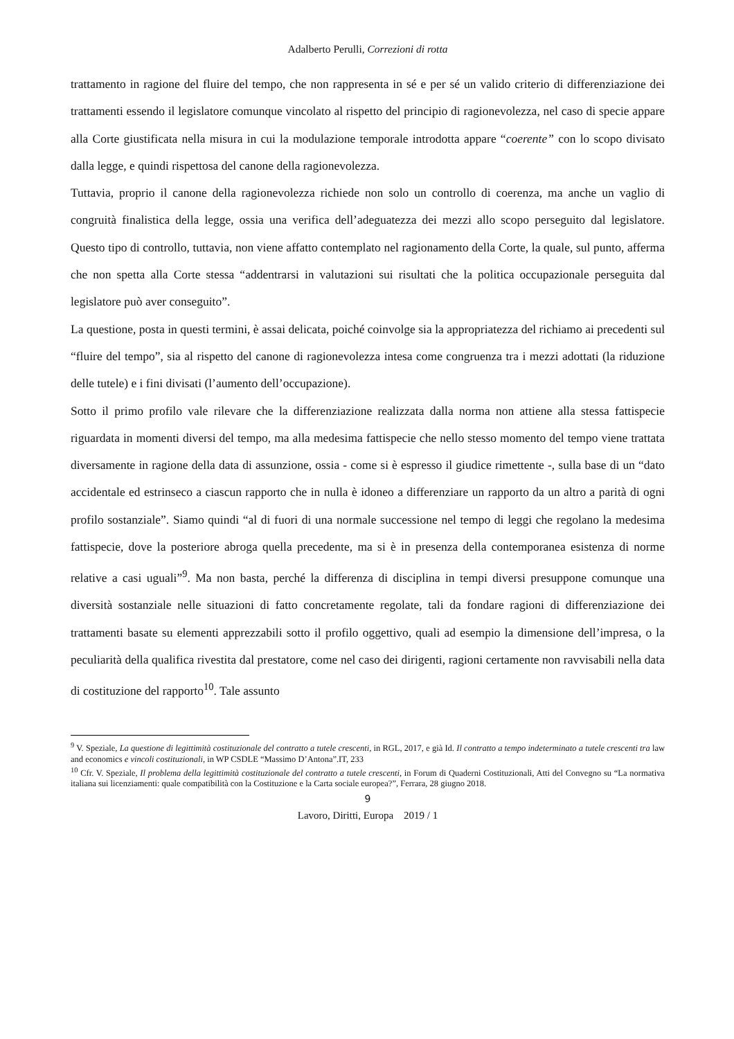Adalberto Perulli, Correzioni di rotta
trattamento in ragione del fluire del tempo, che non rappresenta in sé e per sé un valido criterio di differenziazione dei trattamenti essendo il legislatore comunque vincolato al rispetto del principio di ragionevolezza, nel caso di specie appare alla Corte giustificata nella misura in cui la modulazione temporale introdotta appare “coerente” con lo scopo divisato dalla legge, e quindi rispettosa del canone della ragionevolezza.
Tuttavia, proprio il canone della ragionevolezza richiede non solo un controllo di coerenza, ma anche un vaglio di congruità finalistica della legge, ossia una verifica dell’adeguatezza dei mezzi allo scopo perseguito dal legislatore. Questo tipo di controllo, tuttavia, non viene affatto contemplato nel ragionamento della Corte, la quale, sul punto, afferma che non spetta alla Corte stessa “addentrarsi in valutazioni sui risultati che la politica occupazionale perseguita dal legislatore può aver conseguito”.
La questione, posta in questi termini, è assai delicata, poiché coinvolge sia la appropriatezza del richiamo ai precedenti sul “fluire del tempo”, sia al rispetto del canone di ragionevolezza intesa come congruenza tra i mezzi adottati (la riduzione delle tutele) e i fini divisati (l’aumento dell’occupazione).
Sotto il primo profilo vale rilevare che la differenziazione realizzata dalla norma non attiene alla stessa fattispecie riguardata in momenti diversi del tempo, ma alla medesima fattispecie che nello stesso momento del tempo viene trattata diversamente in ragione della data di assunzione, ossia - come si è espresso il giudice rimettente -, sulla base di un “dato accidentale ed estrinseco a ciascun rapporto che in nulla è idoneo a differenziare un rapporto da un altro a parità di ogni profilo sostanziale”. Siamo quindi “al di fuori di una normale successione nel tempo di leggi che regolano la medesima fattispecie, dove la posteriore abroga quella precedente, ma si è in presenza della contemporanea esistenza di norme relative a casi uguali”<sup>9</sup>. Ma non basta, perché la differenza di disciplina in tempi diversi presuppone comunque una diversità sostanziale nelle situazioni di fatto concretamente regolate, tali da fondare ragioni di differenziazione dei trattamenti basate su elementi apprezzabili sotto il profilo oggettivo, quali ad esempio la dimensione dell’impresa, o la peculiarità della qualifica rivestita dal prestatore, come nel caso dei dirigenti, ragioni certamente non ravvisabili nella data di costituzione del rapporto<sup>10</sup>. Tale assunto
<sup>9</sup> V. Speziale, La questione di legittimità costituzionale del contratto a tutele crescenti, in RGL, 2017, e già Id. Il contratto a tempo indeterminato a tutele crescenti tra law and economics e vincoli costituzionali, in WP CSDLE “Massimo D’Antona”.IT, 233
<sup>10</sup> Cfr. V. Speziale, Il problema della legittimità costituzionale del contratto a tutele crescenti, in Forum di Quaderni Costituzionali, Atti del Convegno su “La normativa italiana sui licenziamenti: quale compatibilità con la Costituzione e la Carta sociale europea?”, Ferrara, 28 giugno 2018.
9
Lavoro, Diritti, Europa 2019 / 1